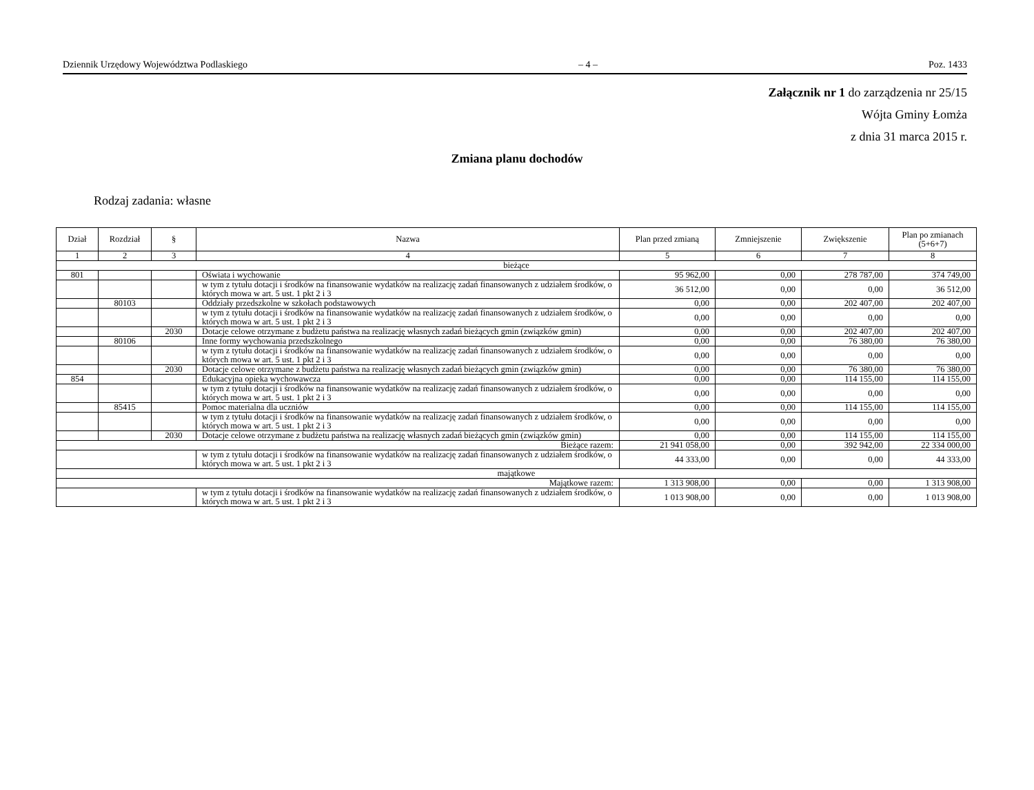Dziennik Urzędowy Województwa Podlaskiego – 4 – Poz. 1433
Załącznik nr 1 do zarządzenia nr 25/15
Wójta Gminy Łomża
z dnia 31 marca 2015 r.
Zmiana planu dochodów
Rodzaj zadania: własne
| Dział | Rozdział | § | Nazwa | Plan przed zmianą | Zmniejszenie | Zwiększenie | Plan po zmianach (5+6+7) |
| --- | --- | --- | --- | --- | --- | --- | --- |
| 1 | 2 | 3 | 4 | 5 | 6 | 7 | 8 |
| bieżące | | | | | | | |
| 801 | | | Oświata i wychowanie | 95 962,00 | 0,00 | 278 787,00 | 374 749,00 |
| | | | w tym z tytułu dotacji i środków na finansowanie wydatków na realizację zadań finansowanych z udziałem środków, o których mowa w art. 5 ust. 1 pkt 2 i 3 | 36 512,00 | 0,00 | 0,00 | 36 512,00 |
| | 80103 | | Oddziały przedszkolne w szkołach podstawowych | 0,00 | 0,00 | 202 407,00 | 202 407,00 |
| | | | w tym z tytułu dotacji i środków na finansowanie wydatków na realizację zadań finansowanych z udziałem środków, o których mowa w art. 5 ust. 1 pkt 2 i 3 | 0,00 | 0,00 | 0,00 | 0,00 |
| | | 2030 | Dotacje celowe otrzymane z budżetu państwa na realizację własnych zadań bieżących gmin (związków gmin) | 0,00 | 0,00 | 202 407,00 | 202 407,00 |
| | 80106 | | Inne formy wychowania przedszkolnego | 0,00 | 0,00 | 76 380,00 | 76 380,00 |
| | | | w tym z tytułu dotacji i środków na finansowanie wydatków na realizację zadań finansowanych z udziałem środków, o których mowa w art. 5 ust. 1 pkt 2 i 3 | 0,00 | 0,00 | 0,00 | 0,00 |
| | | 2030 | Dotacje celowe otrzymane z budżetu państwa na realizację własnych zadań bieżących gmin (związków gmin) | 0,00 | 0,00 | 76 380,00 | 76 380,00 |
| 854 | | | Edukacyjna opieka wychowawcza | 0,00 | 0,00 | 114 155,00 | 114 155,00 |
| | | | w tym z tytułu dotacji i środków na finansowanie wydatków na realizację zadań finansowanych z udziałem środków, o których mowa w art. 5 ust. 1 pkt 2 i 3 | 0,00 | 0,00 | 0,00 | 0,00 |
| | 85415 | | Pomoc materialna dla uczniów | 0,00 | 0,00 | 114 155,00 | 114 155,00 |
| | | | w tym z tytułu dotacji i środków na finansowanie wydatków na realizację zadań finansowanych z udziałem środków, o których mowa w art. 5 ust. 1 pkt 2 i 3 | 0,00 | 0,00 | 0,00 | 0,00 |
| | | 2030 | Dotacje celowe otrzymane z budżetu państwa na realizację własnych zadań bieżących gmin (związków gmin) | 0,00 | 0,00 | 114 155,00 | 114 155,00 |
| Bieżące razem: | | | | 21 941 058,00 | 0,00 | 392 942,00 | 22 334 000,00 |
| | | | w tym z tytułu dotacji i środków na finansowanie wydatków na realizację zadań finansowanych z udziałem środków, o których mowa w art. 5 ust. 1 pkt 2 i 3 | 44 333,00 | 0,00 | 0,00 | 44 333,00 |
| majątkowe | | | | | | | |
| Majątkowe razem: | | | | 1 313 908,00 | 0,00 | 0,00 | 1 313 908,00 |
| | | | w tym z tytułu dotacji i środków na finansowanie wydatków na realizację zadań finansowanych z udziałem środków, o których mowa w art. 5 ust. 1 pkt 2 i 3 | 1 013 908,00 | 0,00 | 0,00 | 1 013 908,00 |